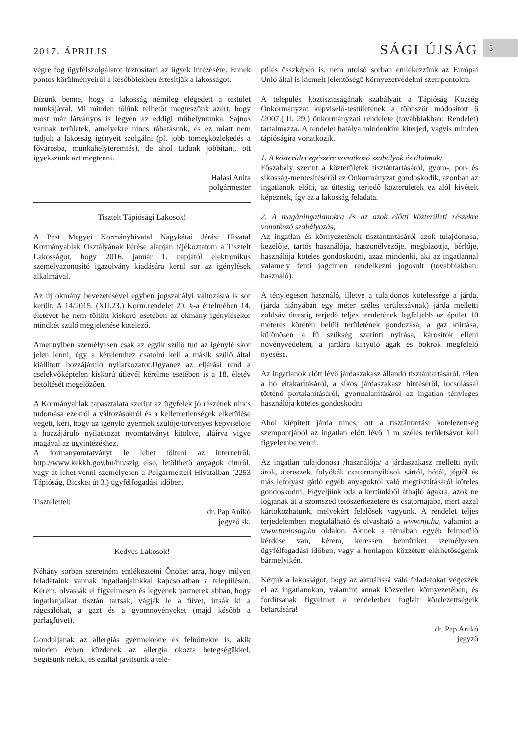2017. ÁPRILIS SÁGI ÚJSÁG 3
végre fog ügyfélszolgálatot biztosítani az ügyek intézésére. Ennek pontos körülményeiről a későbbiekben értesítjük a lakosságot.
Bízunk benne, hogy a lakosság némileg elégedett a testület munkájával. Mi minden tőlünk telhetőt megteszünk azért, hogy most már látványos is legyen az eddigi műhelymunka. Sajnos vannak területek, amelyekre nincs ráhatásunk, és ez miatt nem tudjuk a lakosság igényeit szolgálni (pl. jobb tömegközlekedés a fővárosba, munkahelyteremtés), de ahol tudunk jobbítani, ott igyekszünk azt megtenni.
Halasi Anita
polgármester
Tisztelt Tápiósági Lakosok!
A Pest Megyei Kormányhivatal Nagykátai Járási Hivatal Kormányablak Osztályának kérése alapján tájékoztatom a Tisztelt Lakosságot, hogy 2016. január 1. napjától elektronikus személyazonosító igazolvány kiadására kerül sor az igénylések alkalmával.
Az új okmány bevezetésével egyben jogszabályi változásra is sor került. A 14/2015. (XII.23.) Korm.rendelet 20. §-a értelmében 14. életévet be nem töltött kiskorú esetében az okmány igénylésekor mindkét szülő megjelenése kötelező.
Amennyiben személyesen csak az egyik szülő tud az igénylé skor jelen lenni, úgy a kérelemhez csatolni kell a másik szülő által kiállított hozzájáruló nyilatkozatot.Ugyanez az eljárási rend a cselekvőképtelen kiskorú útlevél kérelme esetében is a 18. életév betöltését megelőzően.
A Kormányablak tapasztalata szerint az ügyfelek jó részének nincs tudomása ezekről a változásokról és a kellemetlenségek elkerülése végett, kéri, hogy az igénylő gyermek szülője/törvényes képviselője a hozzájáruló nyilatkozat nyomtatványt kitöltve, aláírva vigye magával az ügyintézéshez.
A formanyomtatványt le lehet tölteni az internetről, http://www.kekkh.gov.hu/hu/szig elso, letölthető anyagok címről, vagy át lehet venni személyesen a Polgármesteri Hivatalban (2253 Tápióság, Bicskei út 3.) ügyfélfogadási időben.
Tisztelettel:
dr. Pap Anikó
jegyző sk.
Kedves Lakosok!
Néhány sorban szeretném emlékeztetni Önöket arra, hogy milyen feladataink vannak ingatlanjainkkal kapcsolatban a településen. Kérem, olvassák el figyelmesen és legyenek partnerek abban, hogy ingatlanjaikat tisztán tartsák, vágják le a füvet, irtsák ki a rágcsálókat, a gazt és a gyomnövényeket (majd később a parlagfüvet).
Gondoljanak az allergiás gyermekekre és felnőttekre is, akik minden évben küzdenek az allergia okozta betegségükkel. Segítsünk nekik, és ezáltal javítsunk a tele-
pülés összképén is, nem utolsó sorban emlékezzünk az Európai Unió által is kiemelt jelentőségű környezetvédelmi szempontokra.
A település köztisztaságának szabályait a Tápióság Község Önkormányzat képviselő-testületének a többször módosított 6 /2007.(III. 29.) önkormányzati rendelete (továbbiakban: Rendelet) tartalmazza. A rendelet hatálya mindenkire kiterjed, vagyis minden tápióságira vonatkozik.
1. A közterület egészére vonatkozó szabályok és tilalmak;
Főszabály szerint a közterületek tisztántartásáról, gyom-, por- és síkosság-mentesítéséről az Önkormányzat gondoskodik, azonban az ingatlanok előtti, az úttestig terjedő közterületek ez alól kivételt képeznek, így az a lakosság feladata.
2. A magáningatlanokra és az azok előtti közterületi részekre vonatkozó szabályozás;
Az ingatlan és környezetének tisztántartásáról azok tulajdonosa, kezelője, tartós használója, haszonélvezője, megbízottja, bérlője, használója köteles gondoskodni, azaz mindenki, aki az ingatlannal valamely fenti jogcímen rendelkezni jogosult (továbbiakban: használó).
A ténylegesen használó, illetve a tulajdonos kötelessége a járda, (járda hiányában egy méter széles területsávnak) járda melletti zöldsáv úttestig terjedő teljes területének legfeljebb az épület 10 méteres körétén belüli területének gondozása, a gaz kiirtása, különösen a fű szükség szerinti nyírása, károsítók elleni növényvédelem, a járdára kinyúló ágak és bokrok megfelelő nyesése.
Az ingatlanok előtt lévő járdaszakasz állandó tisztántartásáról, télen a hó eltakarításáról, a síkos járdaszakasz hintéséről, locsolással történő portalanításáról, gyomtalanításáról az ingatlan tényleges használója köteles gondoskodni.
Ahol kiépített járda nincs, ott a tisztántartási kötelezettség szempontjából az ingatlan előtt lévő 1 m széles területsávot kell figyelembe venni.
Az ingatlan tulajdonosa /használója/ a járdaszakasz melletti nyílt árok, átereszek, folyókák csatornanyílások sártól, hótól, jégtől és más lefolyást gátló egyéb anyagoktól való megtisztításáról köteles gondoskodni. Figyeljünk oda a kertünkből áthajló ágakra, azok ne lógjanak át a szomszéd tetőszerkezetére és csatornájába, mert azzal kártokozhatunk, melyekért felelősek vagyunk. A rendelet teljes terjedelemben megtalálható és olvasható a www.njt.hu, valamint a www.tapiosag.hu oldalon. Akinek a témában egyéb felmerülő kérdése van, kérem, keressen bennünket személyesen ügyfélfogadási időben, vagy a honlapon közzétett elérhetőségeink bármelyikén.
Kérjük a lakosságot, hogy az aktuálissá váló feladatokat végezzék el az ingatlanokon, valamint annak közvetlen környezetében, és fordítsanak figyelmet a rendeletben foglalt kötelezettségeik betartására!
dr. Pap Anikó
jegyző